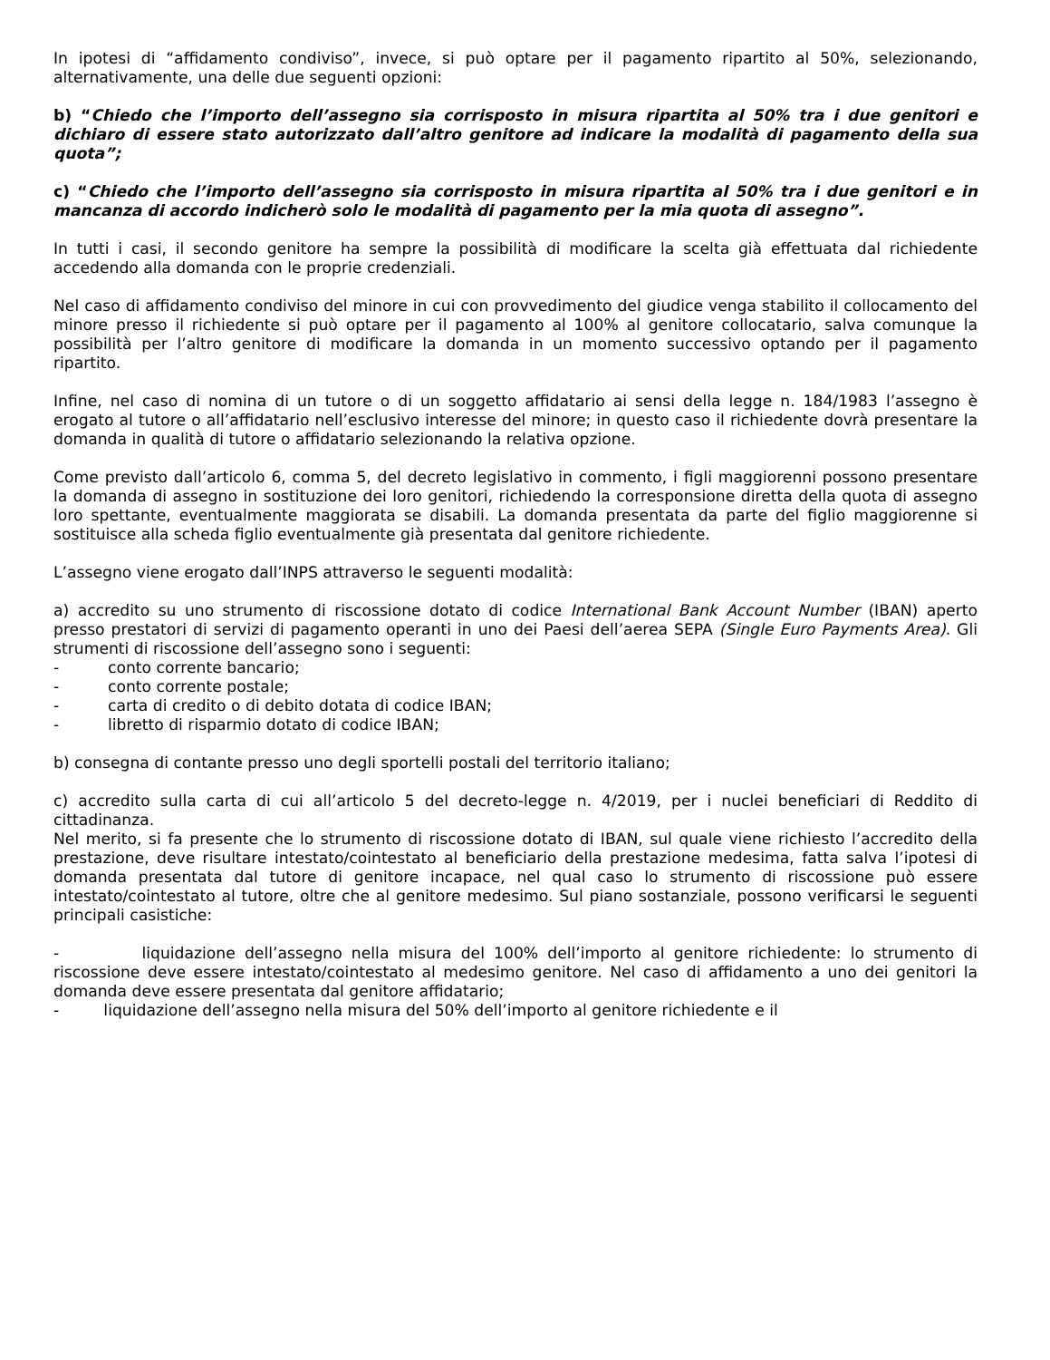In ipotesi di “affidamento condiviso”, invece, si può optare per il pagamento ripartito al 50%, selezionando, alternativamente, una delle due seguenti opzioni:
b) “Chiedo che l’importo dell’assegno sia corrisposto in misura ripartita al 50% tra i due genitori e dichiaro di essere stato autorizzato dall’altro genitore ad indicare la modalità di pagamento della sua quota”;
c) “Chiedo che l’importo dell’assegno sia corrisposto in misura ripartita al 50% tra i due genitori e in mancanza di accordo indicherò solo le modalità di pagamento per la mia quota di assegno”.
In tutti i casi, il secondo genitore ha sempre la possibilità di modificare la scelta già effettuata dal richiedente accedendo alla domanda con le proprie credenziali.
Nel caso di affidamento condiviso del minore in cui con provvedimento del giudice venga stabilito il collocamento del minore presso il richiedente si può optare per il pagamento al 100% al genitore collocatario, salva comunque la possibilità per l’altro genitore di modificare la domanda in un momento successivo optando per il pagamento ripartito.
Infine, nel caso di nomina di un tutore o di un soggetto affidatario ai sensi della legge n. 184/1983 l’assegno è erogato al tutore o all’affidatario nell’esclusivo interesse del minore; in questo caso il richiedente dovrà presentare la domanda in qualità di tutore o affidatario selezionando la relativa opzione.
Come previsto dall’articolo 6, comma 5, del decreto legislativo in commento, i figli maggiorenni possono presentare la domanda di assegno in sostituzione dei loro genitori, richiedendo la corresponsione diretta della quota di assegno loro spettante, eventualmente maggiorata se disabili. La domanda presentata da parte del figlio maggiorenne si sostituisce alla scheda figlio eventualmente già presentata dal genitore richiedente.
L’assegno viene erogato dall’INPS attraverso le seguenti modalità:
a) accredito su uno strumento di riscossione dotato di codice International Bank Account Number (IBAN) aperto presso prestatori di servizi di pagamento operanti in uno dei Paesi dell’aerea SEPA (Single Euro Payments Area). Gli strumenti di riscossione dell’assegno sono i seguenti:
- conto corrente bancario;
- conto corrente postale;
- carta di credito o di debito dotata di codice IBAN;
- libretto di risparmio dotato di codice IBAN;
b) consegna di contante presso uno degli sportelli postali del territorio italiano;
c) accredito sulla carta di cui all’articolo 5 del decreto-legge n. 4/2019, per i nuclei beneficiari di Reddito di cittadinanza.
Nel merito, si fa presente che lo strumento di riscossione dotato di IBAN, sul quale viene richiesto l’accredito della prestazione, deve risultare intestato/cointestato al beneficiario della prestazione medesima, fatta salva l’ipotesi di domanda presentata dal tutore di genitore incapace, nel qual caso lo strumento di riscossione può essere intestato/cointestato al tutore, oltre che al genitore medesimo. Sul piano sostanziale, possono verificarsi le seguenti principali casistiche:
- liquidazione dell’assegno nella misura del 100% dell’importo al genitore richiedente: lo strumento di riscossione deve essere intestato/cointestato al medesimo genitore. Nel caso di affidamento a uno dei genitori la domanda deve essere presentata dal genitore affidatario;
- liquidazione dell’assegno nella misura del 50% dell’importo al genitore richiedente e il